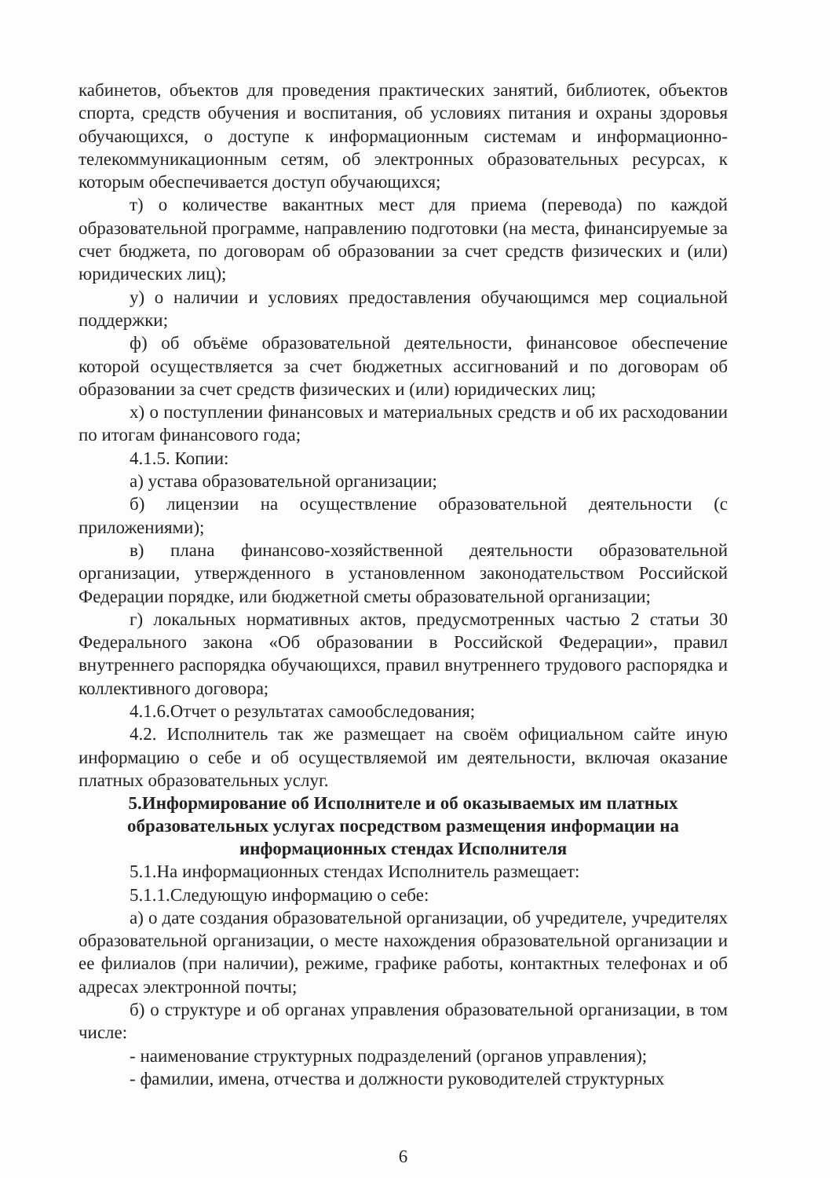кабинетов, объектов для проведения практических занятий, библиотек, объектов спорта, средств обучения и воспитания, об условиях питания и охраны здоровья обучающихся, о доступе к информационным системам и информационно-телекоммуникационным сетям, об электронных образовательных ресурсах, к которым обеспечивается доступ обучающихся;
т) о количестве вакантных мест для приема (перевода) по каждой образовательной программе, направлению подготовки (на места, финансируемые за счет бюджета, по договорам об образовании за счет средств физических и (или) юридических лиц);
у) о наличии и условиях предоставления обучающимся мер социальной поддержки;
ф) об объёме образовательной деятельности, финансовое обеспечение которой осуществляется за счет бюджетных ассигнований и по договорам об образовании за счет средств физических и (или) юридических лиц;
х) о поступлении финансовых и материальных средств и об их расходовании по итогам финансового года;
4.1.5. Копии:
а) устава образовательной организации;
б) лицензии на осуществление образовательной деятельности (с приложениями);
в) плана финансово-хозяйственной деятельности образовательной организации, утвержденного в установленном законодательством Российской Федерации порядке, или бюджетной сметы образовательной организации;
г) локальных нормативных актов, предусмотренных частью 2 статьи 30 Федерального закона «Об образовании в Российской Федерации», правил внутреннего распорядка обучающихся, правил внутреннего трудового распорядка и коллективного договора;
4.1.6.Отчет о результатах самообследования;
4.2. Исполнитель так же размещает на своём официальном сайте иную информацию о себе и об осуществляемой им деятельности, включая оказание платных образовательных услуг.
5.Информирование об Исполнителе и об оказываемых им платных образовательных услугах посредством размещения информации на информационных стендах Исполнителя
5.1.На информационных стендах Исполнитель размещает:
5.1.1.Следующую информацию о себе:
а) о дате создания образовательной организации, об учредителе, учредителях образовательной организации, о месте нахождения образовательной организации и ее филиалов (при наличии), режиме, графике работы, контактных телефонах и об адресах электронной почты;
б) о структуре и об органах управления образовательной организации, в том числе:
- наименование структурных подразделений (органов управления);
- фамилии, имена, отчества и должности руководителей структурных
6